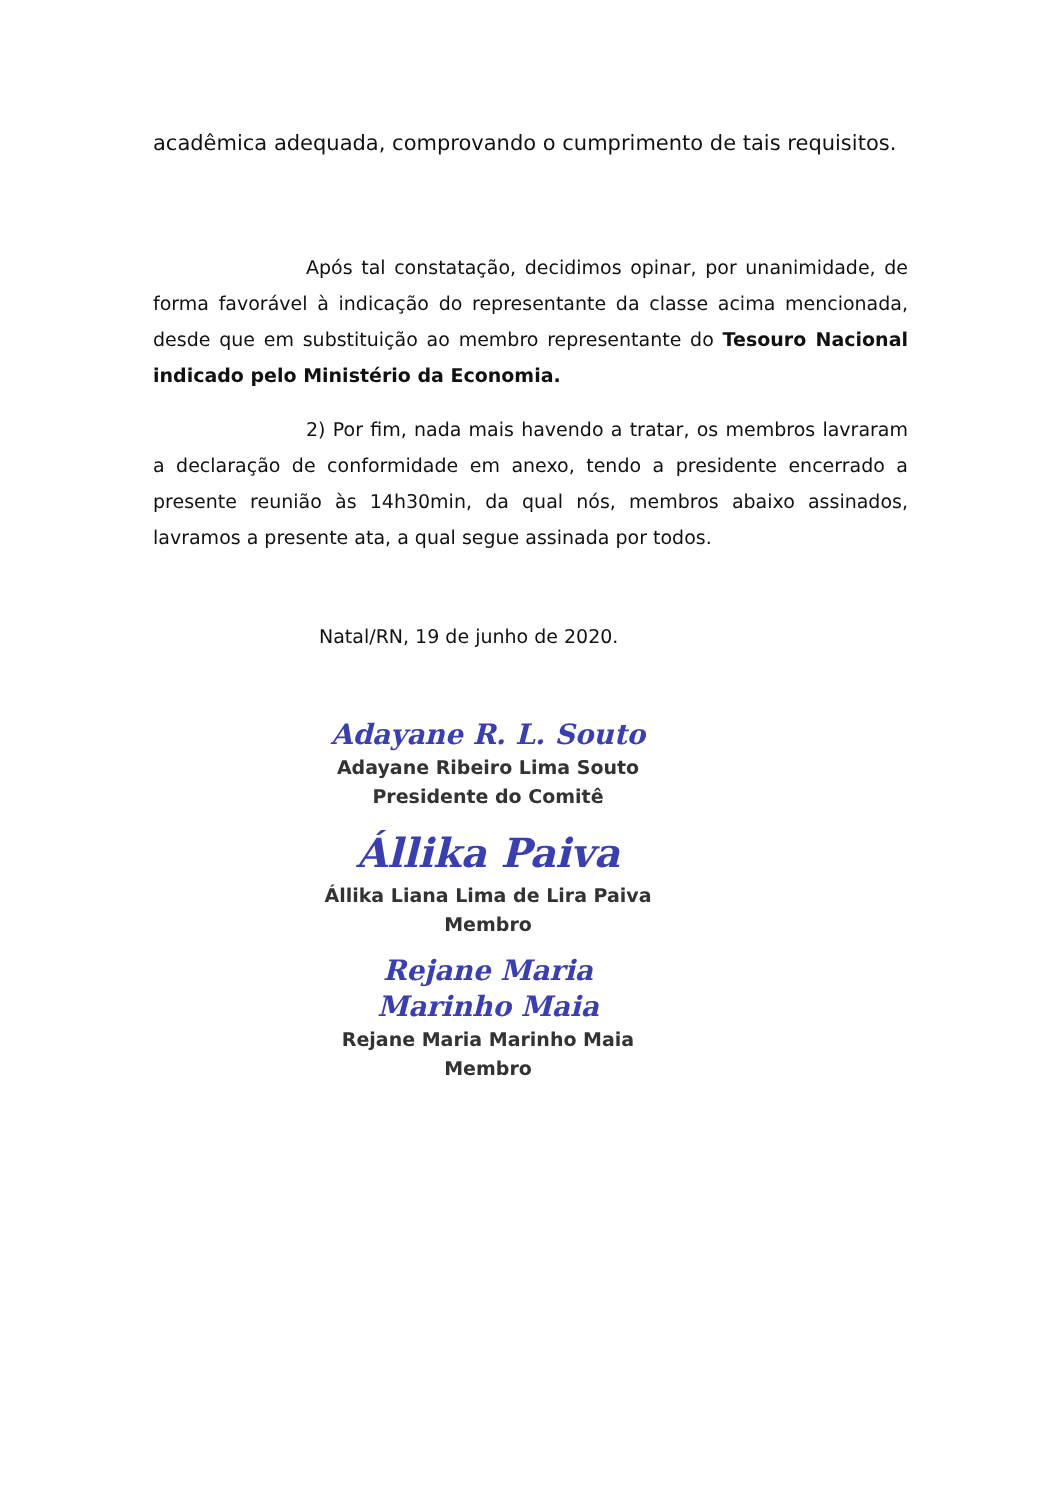acadêmica adequada, comprovando o cumprimento de tais requisitos.
Após tal constatação, decidimos opinar, por unanimidade, de forma favorável à indicação do representante da classe acima mencionada, desde que em substituição ao membro representante do Tesouro Nacional indicado pelo Ministério da Economia.
2) Por fim, nada mais havendo a tratar, os membros lavraram a declaração de conformidade em anexo, tendo a presidente encerrado a presente reunião às 14h30min, da qual nós, membros abaixo assinados, lavramos a presente ata, a qual segue assinada por todos.
Natal/RN, 19 de junho de 2020.
Adayane R. L. Souto
Adayane Ribeiro Lima Souto
Presidente do Comitê
Állika Paiva
Állika Liana Lima de Lira Paiva
Membro
Rejane Maria Marinho Maia
Rejane Maria Marinho Maia
Membro